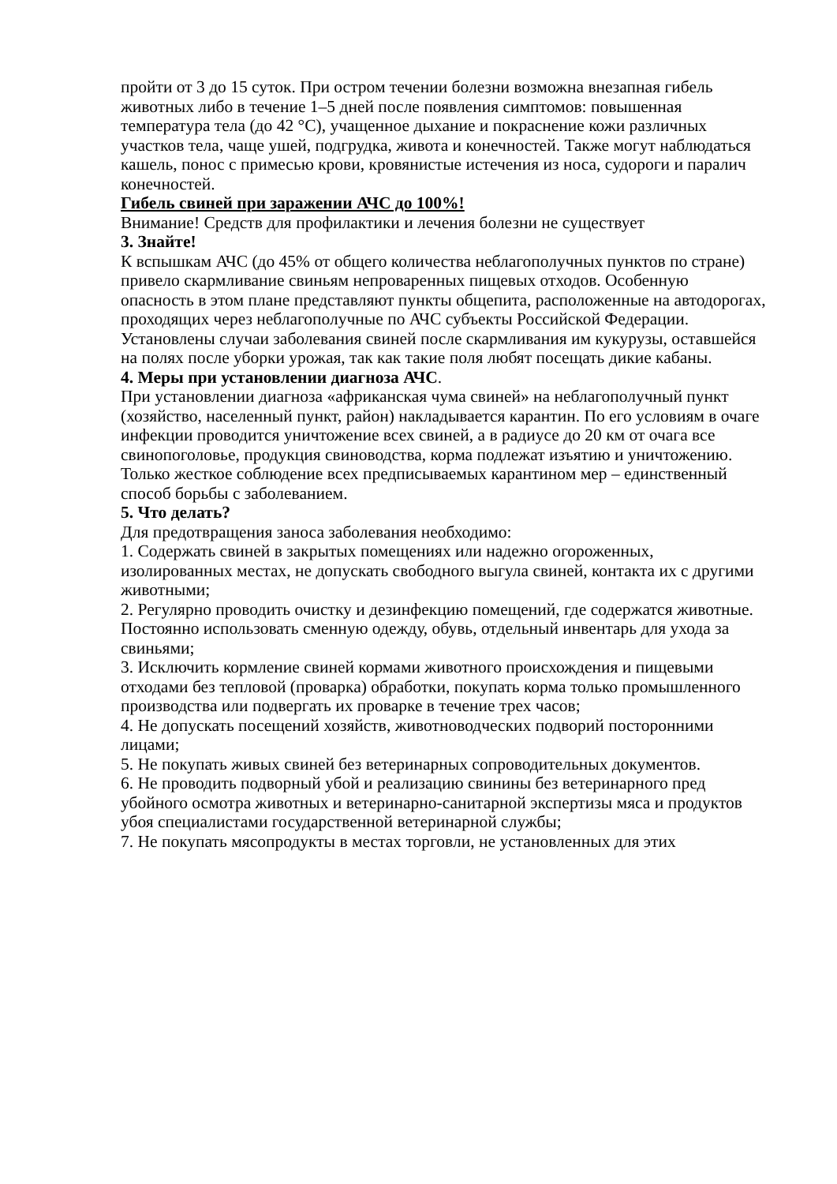пройти от 3 до 15 суток. При остром течении болезни возможна внезапная гибель животных либо в течение 1–5 дней после появления симптомов: повышенная температура тела (до 42 °C), учащенное дыхание и покраснение кожи различных участков тела, чаще ушей, подгрудка, живота и конечностей. Также могут наблюдаться кашель, понос с примесью крови, кровянистые истечения из носа, судороги и паралич конечностей.
Гибель свиней при заражении АЧС до 100%!
Внимание! Средств для профилактики и лечения болезни не существует
3. Знайте!
К вспышкам АЧС (до 45% от общего количества неблагополучных пунктов по стране) привело скармливание свиньям непроваренных пищевых отходов. Особенную опасность в этом плане представляют пункты общепита, расположенные на автодорогах, проходящих через неблагополучные по АЧС субъекты Российской Федерации. Установлены случаи заболевания свиней после скармливания им кукурузы, оставшейся на полях после уборки урожая, так как такие поля любят посещать дикие кабаны.
4. Меры при установлении диагноза АЧС.
При установлении диагноза «африканская чума свиней» на неблагополучный пункт (хозяйство, населенный пункт, район) накладывается карантин. По его условиям в очаге инфекции проводится уничтожение всех свиней, а в радиусе до 20 км от очага все свинопоголовье, продукция свиноводства, корма подлежат изъятию и уничтожению. Только жесткое соблюдение всех предписываемых карантином мер – единственный способ борьбы с заболеванием.
5. Что делать?
Для предотвращения заноса заболевания необходимо:
1. Содержать свиней в закрытых помещениях или надежно огороженных, изолированных местах, не допускать свободного выгула свиней, контакта их с другими животными;
2. Регулярно проводить очистку и дезинфекцию помещений, где содержатся животные. Постоянно использовать сменную одежду, обувь, отдельный инвентарь для ухода за свиньями;
3. Исключить кормление свиней кормами животного происхождения и пищевыми отходами без тепловой (проварка) обработки, покупать корма только промышленного производства или подвергать их проварке в течение трех часов;
4. Не допускать посещений хозяйств, животноводческих подворий посторонними лицами;
5. Не покупать живых свиней без ветеринарных сопроводительных документов.
6. Не проводить подворный убой и реализацию свинины без ветеринарного пред убойного осмотра животных и ветеринарно-санитарной экспертизы мяса и продуктов убоя специалистами государственной ветеринарной службы;
7. Не покупать мясопродукты в местах торговли, не установленных для этих